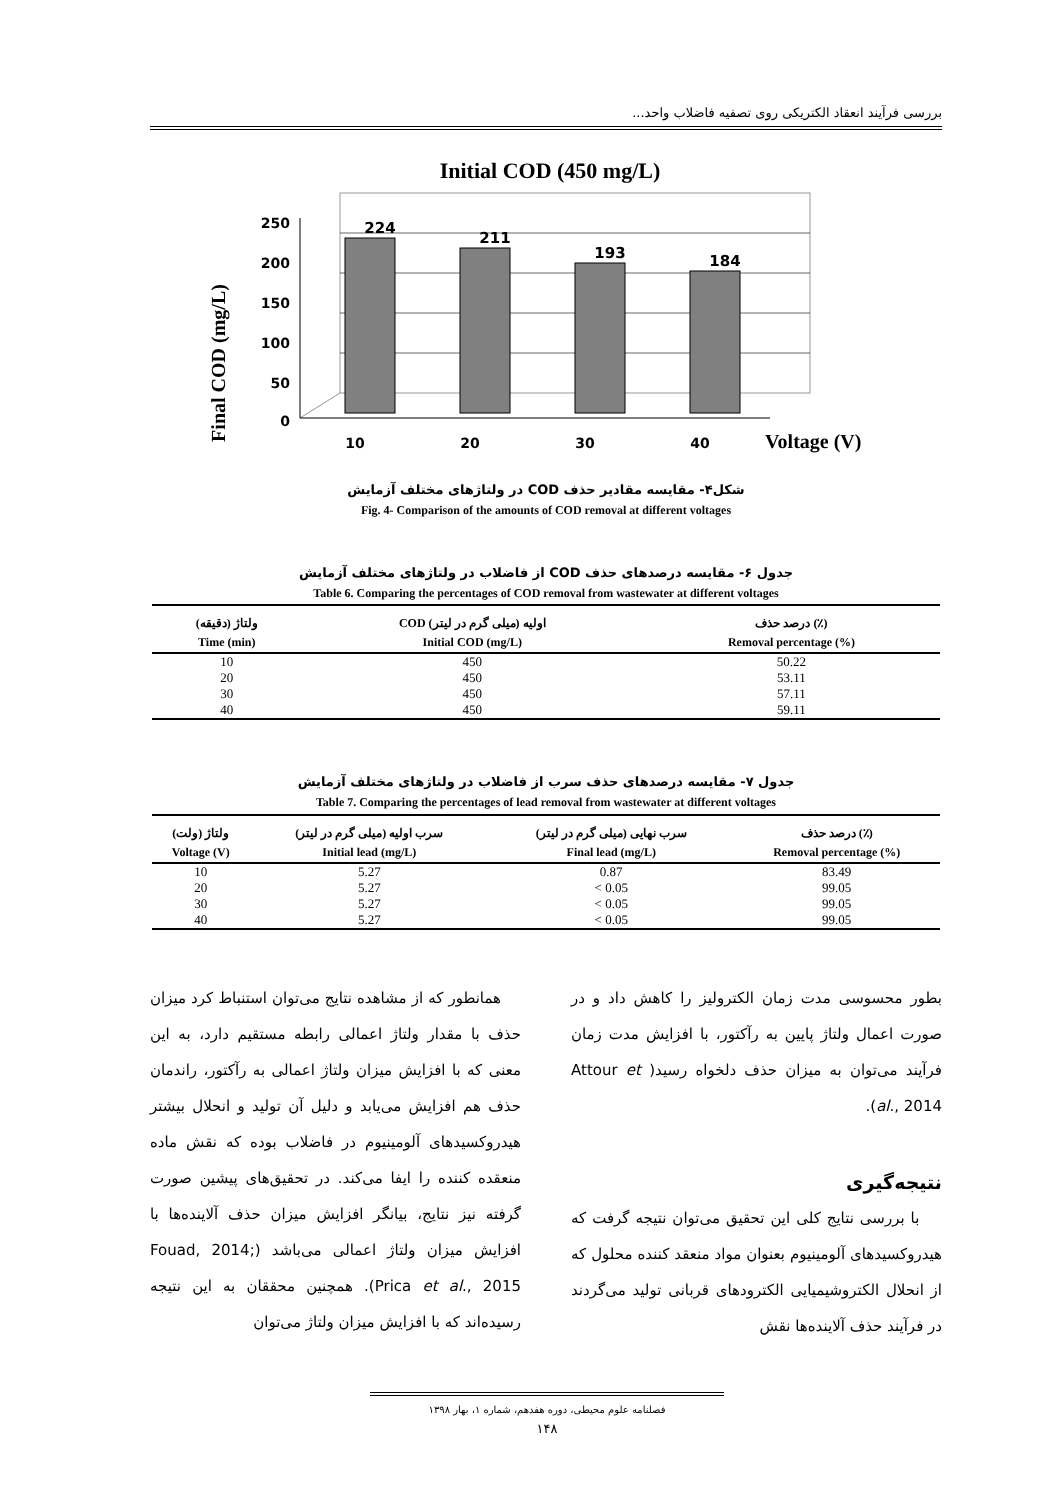بررسی فرآیند انعقاد الکتریکی روی تصفیه فاضلاب واحد...
Initial COD (450 mg/L)
Final COD (mg/L)
250
200
150
100
50
0
224
211
193
184
10
20
30
40
Voltage (V)
شکل۴- مقایسه مقادیر حذف COD در ولتاژهای مختلف آزمایش
Fig. 4- Comparison of the amounts of COD removal at different voltages
جدول ۶- مقایسه درصدهای حذف COD از فاضلاب در ولتاژهای مختلف آزمایش
Table 6. Comparing the percentages of COD removal from wastewater at different voltages
| ولتاژ (دقیقه) | COD اولیه (میلی گرم در لیتر) | درصد حذف (٪) |
| --- | --- | --- |
| Time (min) | Initial COD (mg/L) | Removal percentage (%) |
| 10 | 450 | 50.22 |
| 20 | 450 | 53.11 |
| 30 | 450 | 57.11 |
| 40 | 450 | 59.11 |
جدول ۷- مقایسه درصدهای حذف سرب از فاضلاب در ولتاژهای مختلف آزمایش
Table 7. Comparing the percentages of lead removal from wastewater at different voltages
| ولتاژ (ولت) | سرب اولیه (میلی گرم در لیتر) | سرب نهایی (میلی گرم در لیتر) | درصد حذف (٪) |
| --- | --- | --- | --- |
| Voltage (V) | Initial lead (mg/L) | Final lead (mg/L) | Removal percentage (%) |
| 10 | 5.27 | 0.87 | 83.49 |
| 20 | 5.27 | < 0.05 | 99.05 |
| 30 | 5.27 | < 0.05 | 99.05 |
| 40 | 5.27 | < 0.05 | 99.05 |
همانطور که از مشاهده نتایج می‌توان استنباط کرد میزان حذف با مقدار ولتاژ اعمالی رابطه مستقیم دارد، به این معنی که با افزایش میزان ولتاژ اعمالی به رآکتور، راندمان حذف هم افزایش می‌یابد و دلیل آن تولید و انحلال بیشتر هیدروکسیدهای آلومینیوم در فاضلاب بوده که نقش ماده منعقده کننده را ایفا می‌کند. در تحقیق‌های پیشین صورت گرفته نیز نتایج، بیانگر افزایش میزان حذف آلاینده‌ها با افزایش میزان ولتاژ اعمالی می‌باشد (Fouad, 2014; Prica et al., 2015). همچنین محققان به این نتیجه رسیده‌اند که با افزایش میزان ولتاژ می‌توان
بطور محسوسی مدت زمان الکترولیز را کاهش داد و در صورت اعمال ولتاژ پایین به رآکتور، با افزایش مدت زمان فرآیند می‌توان به میزان حذف دلخواه رسید( Attour et al., 2014).
نتیجه‌گیری
با بررسی نتایج کلی این تحقیق می‌توان نتیجه گرفت که هیدروکسیدهای آلومینیوم بعنوان مواد منعقد کننده محلول که از انحلال الکتروشیمیایی الکترودهای قربانی تولید می‌گردند در فرآیند حذف آلاینده‌ها نقش
فصلنامه علوم محیطی، دوره هفدهم، شماره ۱، بهار ۱۳۹۸
۱۴۸